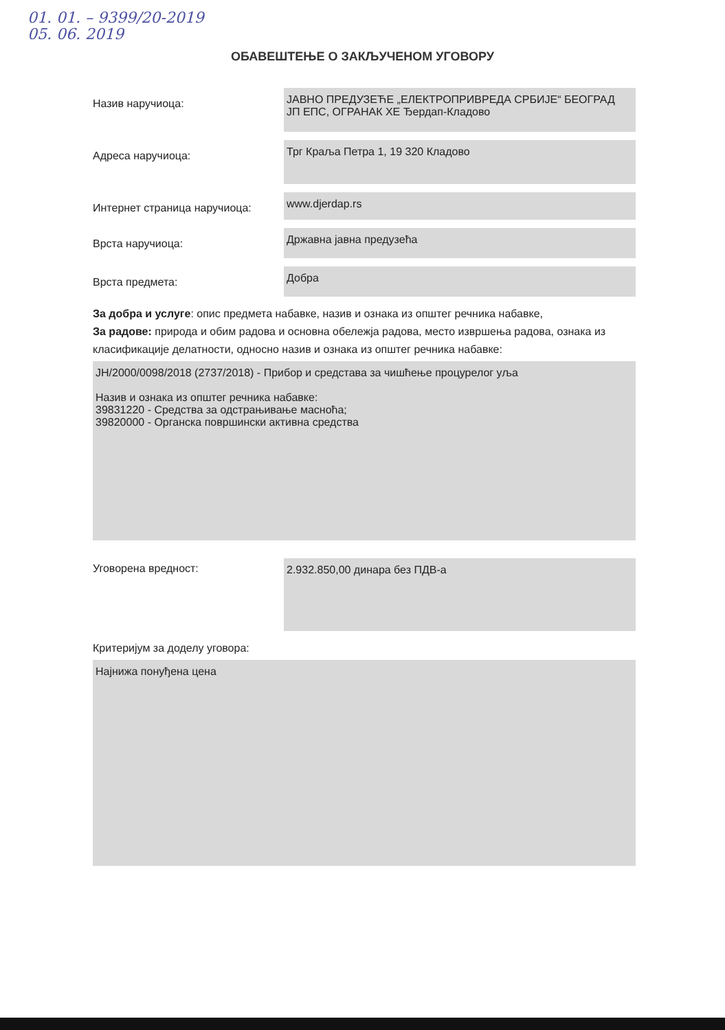01. 01. – 9399/20-2019
05. 06. 2019
ОБАВЕШТЕЊЕ О ЗАКЉУЧЕНОМ УГОВОРУ
Назив наручиоца:
ЈАВНО ПРЕДУЗЕЋЕ „ЕЛЕКТРОПРИВРЕДА СРБИЈЕ“ БЕОГРАД
ЈП ЕПС, ОГРАНАК ХЕ Ђердап-Кладово
Адреса наручиоца:
Трг Краља Петра 1, 19 320 Кладово
Интернет страница наручиоца:
www.djerdap.rs
Врста наручиоца:
Државна јавна предузећа
Врста предмета:
Добра
За добра и услуге: опис предмета набавке, назив и ознака из општег речника набавке,
За радове: природа и обим радова и основна обележја радова, место извршења радова, ознака из класификације делатности, односно назив и ознака из општег речника набавке:
JН/2000/0098/2018 (2737/2018) - Прибор и средстава за чишћење процурелог уља
Назив и ознака из општег речника набавке:
39831220 - Средства за одстрањивање масноћа;
39820000 - Органска површински активна средства
Уговорена вредност:
2.932.850,00 динара без ПДВ-а
Критеријум за доделу уговора:
Најнижа понуђена цена